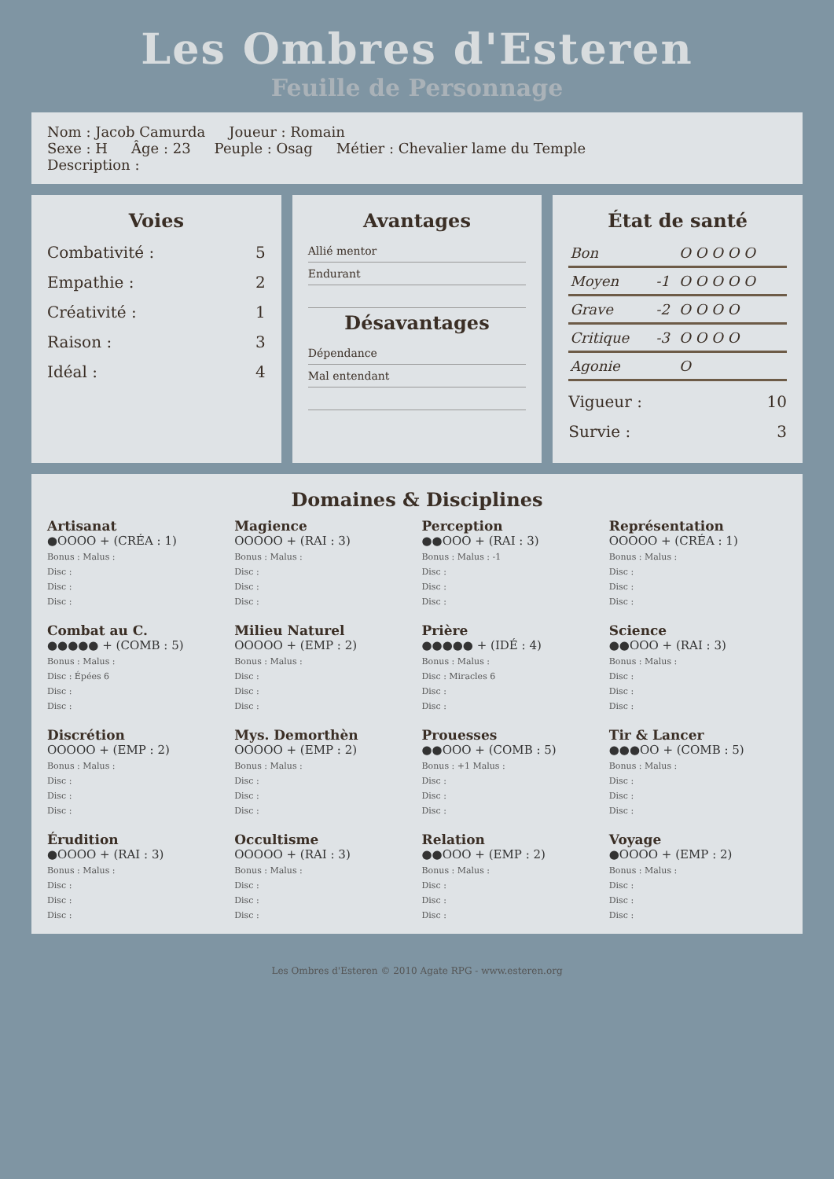Les Ombres d'Esteren
Feuille de Personnage
Nom : Jacob Camurda Joueur : Romain
Sexe : H Âge : 23 Peuple : Osag Métier : Chevalier lame du Temple
Description :
Voies
Combativité : 5
Empathie : 2
Créativité : 1
Raison : 3
Idéal : 4
Avantages
Allié mentor
Endurant
Désavantages
Dépendance
Mal entendant
État de santé
| Bon | | O O O O O |
| Moyen | -1 | O O O O O |
| Grave | -2 | O O O O |
| Critique | -3 | O O O O |
| Agonie | | O |
Vigueur : 10
Survie : 3
Domaines & Disciplines
Artisanat
●OOOO + (CRÉA : 1)
Bonus : Malus :
Disc :
Disc :
Disc :
Magience
OOOOO + (RAI : 3)
Bonus : Malus :
Disc :
Disc :
Disc :
Perception
●●OOO + (RAI : 3)
Bonus : Malus : -1
Disc :
Disc :
Disc :
Représentation
OOOOO + (CRÉA : 1)
Bonus : Malus :
Disc :
Disc :
Disc :
Combat au C.
●●●●● + (COMB : 5)
Bonus : Malus :
Disc : Épées 6
Disc :
Disc :
Milieu Naturel
OOOOO + (EMP : 2)
Bonus : Malus :
Disc :
Disc :
Disc :
Prière
●●●●● + (IDÉ : 4)
Bonus : Malus :
Disc : Miracles 6
Disc :
Disc :
Science
●●OOO + (RAI : 3)
Bonus : Malus :
Disc :
Disc :
Disc :
Discrétion
OOOOO + (EMP : 2)
Bonus : Malus :
Disc :
Disc :
Disc :
Mys. Demorthèn
OOOOO + (EMP : 2)
Bonus : Malus :
Disc :
Disc :
Disc :
Prouesses
●●OOO + (COMB : 5)
Bonus : +1 Malus :
Disc :
Disc :
Disc :
Tir & Lancer
●●●OO + (COMB : 5)
Bonus : Malus :
Disc :
Disc :
Disc :
Érudition
●OOOO + (RAI : 3)
Bonus : Malus :
Disc :
Disc :
Disc :
Occultisme
OOOOO + (RAI : 3)
Bonus : Malus :
Disc :
Disc :
Disc :
Relation
●●OOO + (EMP : 2)
Bonus : Malus :
Disc :
Disc :
Disc :
Voyage
●OOOO + (EMP : 2)
Bonus : Malus :
Disc :
Disc :
Disc :
Les Ombres d'Esteren © 2010 Agate RPG - www.esteren.org